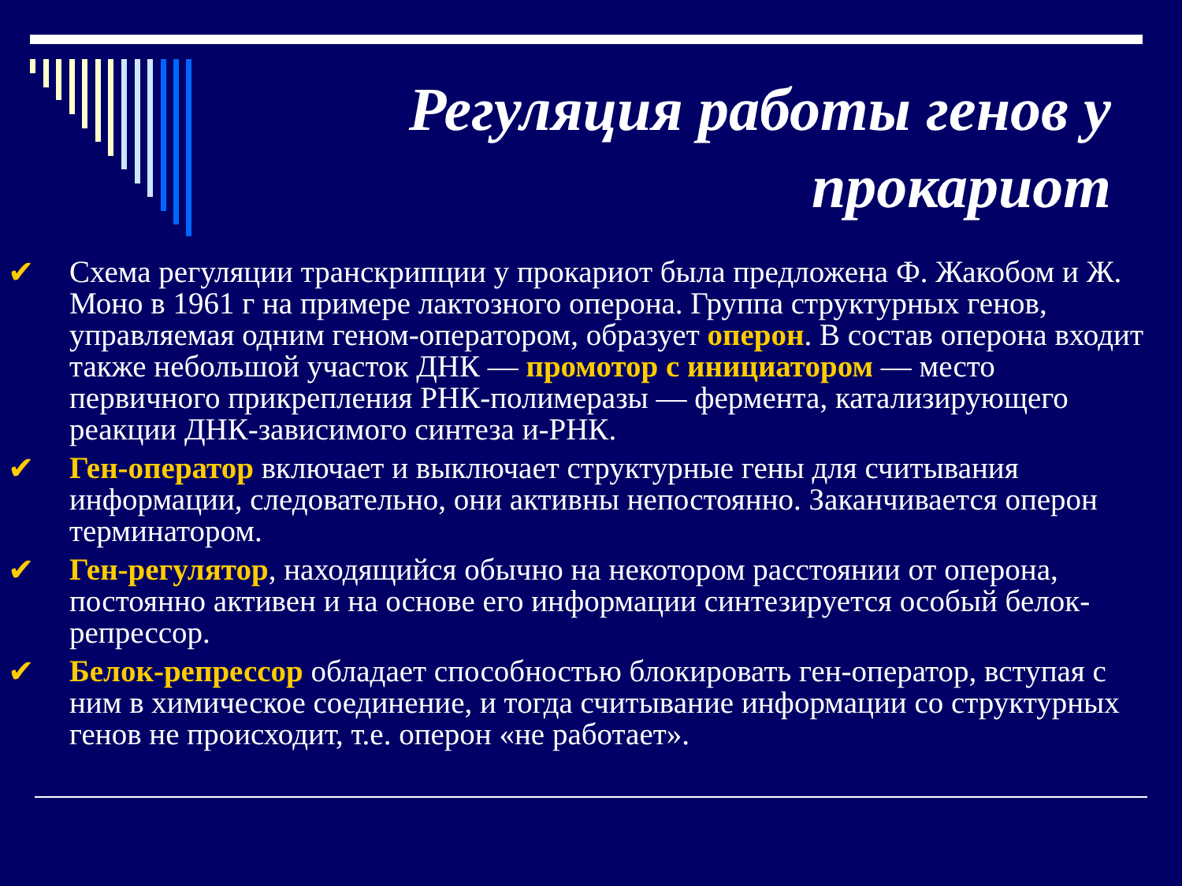Регуляция работы генов у прокариот
✔ Схема регуляции транскрипции у прокариот была предложена Ф. Жакобом и Ж. Моно в 1961 г на примере лактозного оперона. Группа структурных генов, управляемая одним геном-оператором, образует оперон. В состав оперона входит также небольшой участок ДНК — промотор с инициатором — место первичного прикрепления РНК-полимеразы — фермента, катализирующего реакции ДНК-зависимого синтеза и-РНК.
✔ Ген-оператор включает и выключает структурные гены для считывания информации, следовательно, они активны непостоянно. Заканчивается оперон терминатором.
✔ Ген-регулятор, находящийся обычно на некотором расстоянии от оперона, постоянно активен и на основе его информации синтезируется особый белок-репрессор.
✔ Белок-репрессор обладает способностью блокировать ген-оператор, вступая с ним в химическое соединение, и тогда считывание информации со структурных генов не происходит, т.е. оперон «не работает».